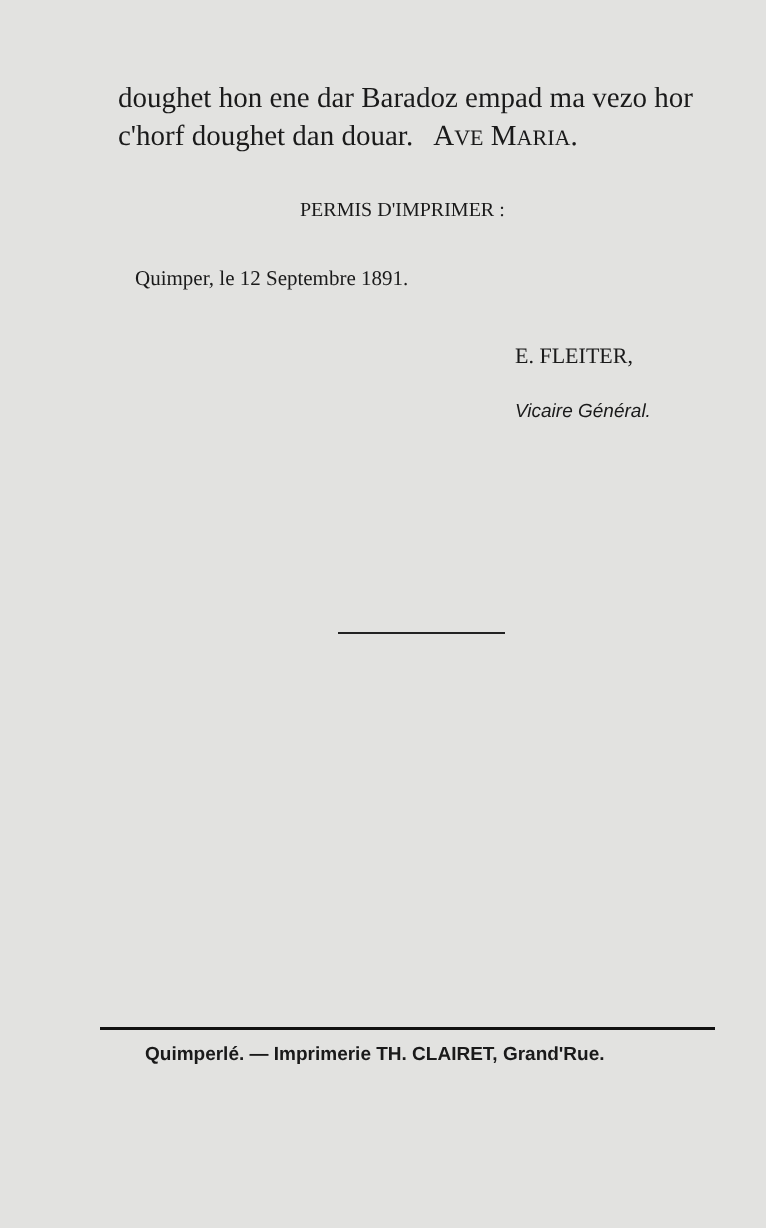doughet hon ene dar Baradoz empad ma vezo hor c'horf doughet dan douar. AVE MARIA.
PERMIS D'IMPRIMER :
Quimper, le 12 Septembre 1891.
E. FLEITER,
Vicaire Général.
Quimperlé. — Imprimerie TH. CLAIRET, Grand'Rue.